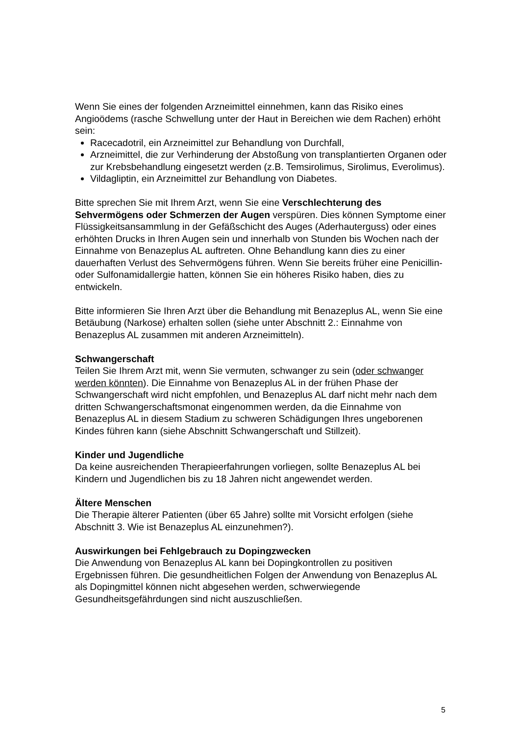Wenn Sie eines der folgenden Arzneimittel einnehmen, kann das Risiko eines Angioödems (rasche Schwellung unter der Haut in Bereichen wie dem Rachen) erhöht sein:
Racecadotril, ein Arzneimittel zur Behandlung von Durchfall,
Arzneimittel, die zur Verhinderung der Abstoßung von transplantierten Organen oder zur Krebsbehandlung eingesetzt werden (z.B. Temsirolimus, Sirolimus, Everolimus).
Vildagliptin, ein Arzneimittel zur Behandlung von Diabetes.
Bitte sprechen Sie mit Ihrem Arzt, wenn Sie eine Verschlechterung des Sehvermögens oder Schmerzen der Augen verspüren. Dies können Symptome einer Flüssigkeitsansammlung in der Gefäßschicht des Auges (Aderhauterguss) oder eines erhöhten Drucks in Ihren Augen sein und innerhalb von Stunden bis Wochen nach der Einnahme von Benazeplus AL auftreten. Ohne Behandlung kann dies zu einer dauerhaften Verlust des Sehvermögens führen. Wenn Sie bereits früher eine Penicillin- oder Sulfonamidallergie hatten, können Sie ein höheres Risiko haben, dies zu entwickeln.
Bitte informieren Sie Ihren Arzt über die Behandlung mit Benazeplus AL, wenn Sie eine Betäubung (Narkose) erhalten sollen (siehe unter Abschnitt 2.: Einnahme von Benazeplus AL zusammen mit anderen Arzneimitteln).
Schwangerschaft
Teilen Sie Ihrem Arzt mit, wenn Sie vermuten, schwanger zu sein (oder schwanger werden könnten). Die Einnahme von Benazeplus AL in der frühen Phase der Schwangerschaft wird nicht empfohlen, und Benazeplus AL darf nicht mehr nach dem dritten Schwangerschaftsmonat eingenommen werden, da die Einnahme von Benazeplus AL in diesem Stadium zu schweren Schädigungen Ihres ungeborenen Kindes führen kann (siehe Abschnitt Schwangerschaft und Stillzeit).
Kinder und Jugendliche
Da keine ausreichenden Therapieerfahrungen vorliegen, sollte Benazeplus AL bei Kindern und Jugendlichen bis zu 18 Jahren nicht angewendet werden.
Ältere Menschen
Die Therapie älterer Patienten (über 65 Jahre) sollte mit Vorsicht erfolgen (siehe Abschnitt 3. Wie ist Benazeplus AL einzunehmen?).
Auswirkungen bei Fehlgebrauch zu Dopingzwecken
Die Anwendung von Benazeplus AL kann bei Dopingkontrollen zu positiven Ergebnissen führen. Die gesundheitlichen Folgen der Anwendung von Benazeplus AL als Dopingmittel können nicht abgesehen werden, schwerwiegende Gesundheitsgefährdungen sind nicht auszuschließen.
5